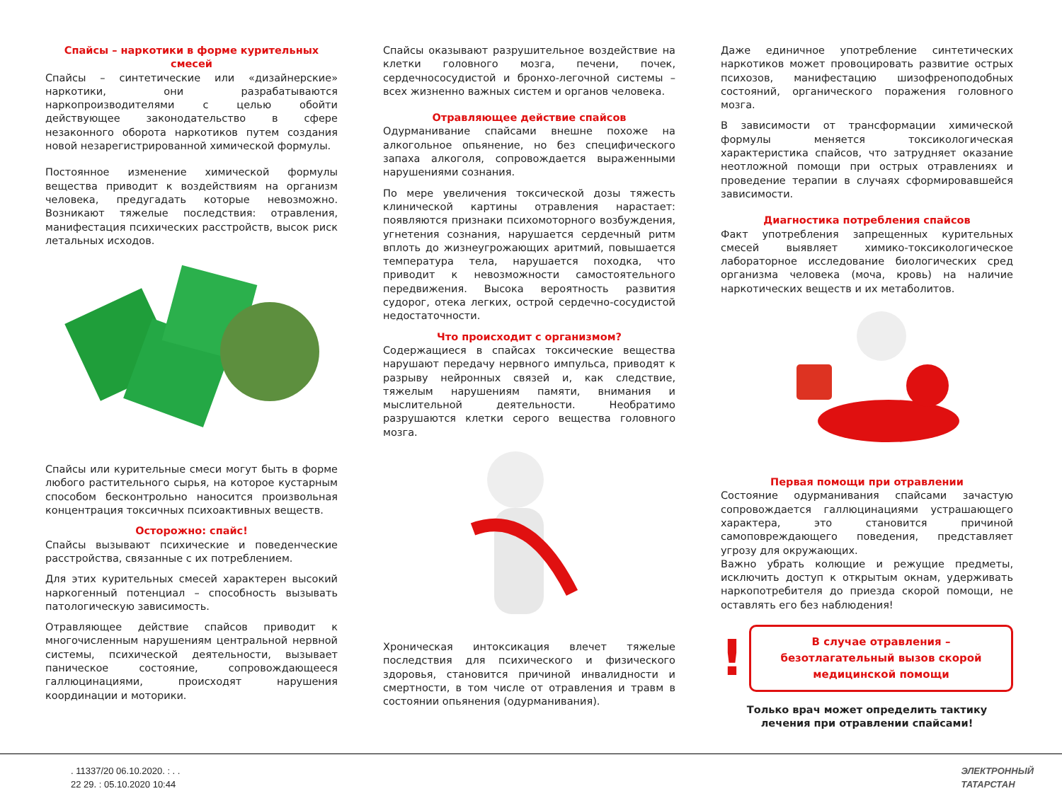Спайсы – наркотики в форме курительных смесей
Спайсы – синтетические или «дизайнерские» наркотики, они разрабатываются наркопроизводителями с целью обойти действующее законодательство в сфере незаконного оборота наркотиков путем создания новой незарегистрированной химической формулы.
Постоянное изменение химической формулы вещества приводит к воздействиям на организм человека, предугадать которые невозможно. Возникают тяжелые последствия: отравления, манифестация психических расстройств, высок риск летальных исходов.
Спайсы или курительные смеси могут быть в форме любого растительного сырья, на которое кустарным способом бесконтрольно наносится произвольная концентрация токсичных психоактивных веществ.
Осторожно: спайс!
Спайсы вызывают психические и поведенческие расстройства, связанные с их потреблением.
Для этих курительных смесей характерен высокий наркогенный потенциал – способность вызывать патологическую зависимость.
Отравляющее действие спайсов приводит к многочисленным нарушениям центральной нервной системы, психической деятельности, вызывает паническое состояние, сопровождающееся галлюцинациями, происходят нарушения координации и моторики.
Спайсы оказывают разрушительное воздействие на клетки головного мозга, печени, почек, сердечнососудистой и бронхо-легочной системы – всех жизненно важных систем и органов человека.
Отравляющее действие спайсов
Одурманивание спайсами внешне похоже на алкогольное опьянение, но без специфического запаха алкоголя, сопровождается выраженными нарушениями сознания.
По мере увеличения токсической дозы тяжесть клинической картины отравления нарастает: появляются признаки психомоторного возбуждения, угнетения сознания, нарушается сердечный ритм вплоть до жизнеугрожающих аритмий, повышается температура тела, нарушается походка, что приводит к невозможности самостоятельного передвижения. Высока вероятность развития судорог, отека легких, острой сердечно-сосудистой недостаточности.
Что происходит с организмом?
Содержащиеся в спайсах токсические вещества нарушают передачу нервного импульса, приводят к разрыву нейронных связей и, как следствие, тяжелым нарушениям памяти, внимания и мыслительной деятельности. Необратимо разрушаются клетки серого вещества головного мозга.
Хроническая интоксикация влечет тяжелые последствия для психического и физического здоровья, становится причиной инвалидности и смертности, в том числе от отравления и травм в состоянии опьянения (одурманивания).
Даже единичное употребление синтетических наркотиков может провоцировать развитие острых психозов, манифестацию шизофреноподобных состояний, органического поражения головного мозга.
В зависимости от трансформации химической формулы меняется токсикологическая характеристика спайсов, что затрудняет оказание неотложной помощи при острых отравлениях и проведение терапии в случаях сформировавшейся зависимости.
Диагностика потребления спайсов
Факт употребления запрещенных курительных смесей выявляет химико-токсикологическое лабораторное исследование биологических сред организма человека (моча, кровь) на наличие наркотических веществ и их метаболитов.
Первая помощи при отравлении
Состояние одурманивания спайсами зачастую сопровождается галлюцинациями устрашающего характера, это становится причиной самоповреждающего поведения, представляет угрозу для окружающих.
Важно убрать колющие и режущие предметы, исключить доступ к открытым окнам, удерживать наркопотребителя до приезда скорой помощи, не оставлять его без наблюдения!
!
В случае отравления – безотлагательный вызов скорой медицинской помощи
Только врач может определить тактику лечения при отравлении спайсами!
. 11337/20 06.10.2020. : . .
22 29. : 05.10.2020 10:44
ЭЛЕКТРОННЫЙ
ТАТАРСТАН